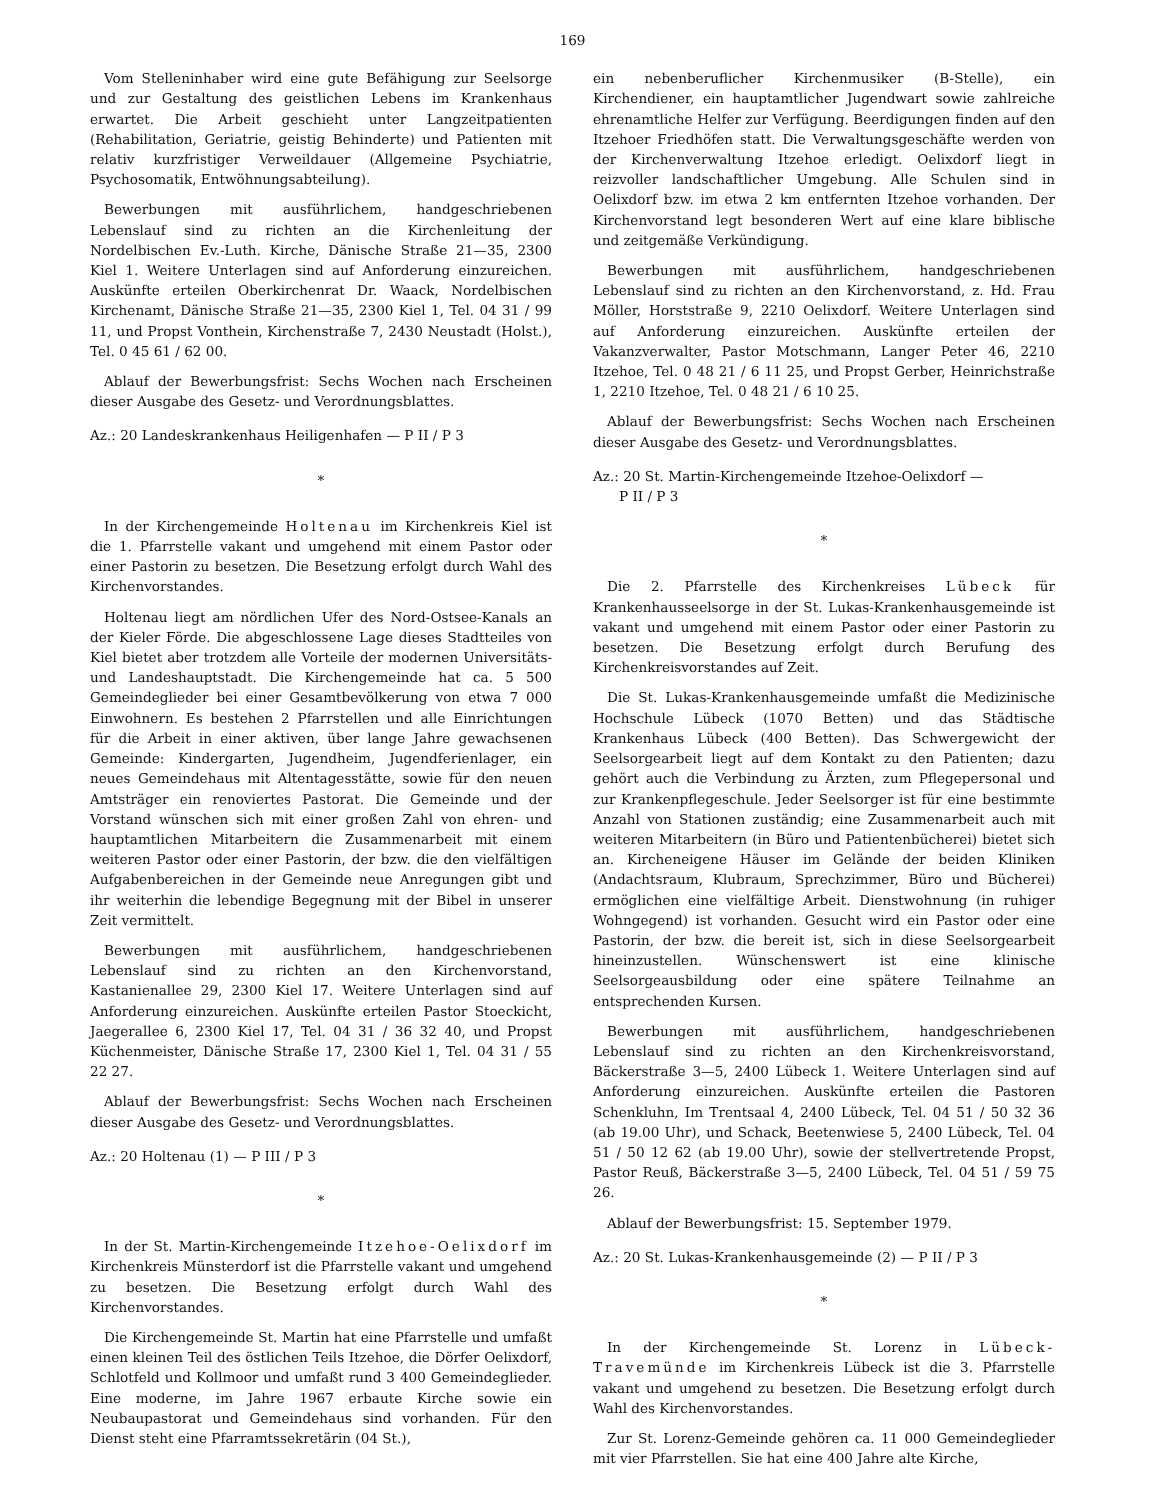169
Vom Stelleninhaber wird eine gute Befähigung zur Seelsorge und zur Gestaltung des geistlichen Lebens im Krankenhaus erwartet. Die Arbeit geschieht unter Langzeitpatienten (Rehabilitation, Geriatrie, geistig Behinderte) und Patienten mit relativ kurzfristiger Verweildauer (Allgemeine Psychiatrie, Psychosomatik, Entwöhnungsabteilung).
Bewerbungen mit ausführlichem, handgeschriebenen Lebenslauf sind zu richten an die Kirchenleitung der Nordelbischen Ev.-Luth. Kirche, Dänische Straße 21—35, 2300 Kiel 1. Weitere Unterlagen sind auf Anforderung einzureichen. Auskünfte erteilen Oberkirchenrat Dr. Waack, Nordelbischen Kirchenamt, Dänische Straße 21—35, 2300 Kiel 1, Tel. 04 31 / 99 11, und Propst Vonthein, Kirchenstraße 7, 2430 Neustadt (Holst.), Tel. 0 45 61 / 62 00.
Ablauf der Bewerbungsfrist: Sechs Wochen nach Erscheinen dieser Ausgabe des Gesetz- und Verordnungsblattes.
Az.: 20 Landeskrankenhaus Heiligenhafen — P II / P 3
*
In der Kirchengemeinde Holtenau im Kirchenkreis Kiel ist die 1. Pfarrstelle vakant und umgehend mit einem Pastor oder einer Pastorin zu besetzen. Die Besetzung erfolgt durch Wahl des Kirchenvorstandes.
Holtenau liegt am nördlichen Ufer des Nord-Ostsee-Kanals an der Kieler Förde. Die abgeschlossene Lage dieses Stadtteiles von Kiel bietet aber trotzdem alle Vorteile der modernen Universitäts- und Landeshauptstadt. Die Kirchengemeinde hat ca. 5 500 Gemeindeglieder bei einer Gesamtbevölkerung von etwa 7 000 Einwohnern. Es bestehen 2 Pfarrstellen und alle Einrichtungen für die Arbeit in einer aktiven, über lange Jahre gewachsenen Gemeinde: Kindergarten, Jugendheim, Jugendferienlager, ein neues Gemeindehaus mit Altentagesstätte, sowie für den neuen Amtsträger ein renoviertes Pastorat. Die Gemeinde und der Vorstand wünschen sich mit einer großen Zahl von ehren- und hauptamtlichen Mitarbeitern die Zusammenarbeit mit einem weiteren Pastor oder einer Pastorin, der bzw. die den vielfältigen Aufgabenbereichen in der Gemeinde neue Anregungen gibt und ihr weiterhin die lebendige Begegnung mit der Bibel in unserer Zeit vermittelt.
Bewerbungen mit ausführlichem, handgeschriebenen Lebenslauf sind zu richten an den Kirchenvorstand, Kastanienallee 29, 2300 Kiel 17. Weitere Unterlagen sind auf Anforderung einzureichen. Auskünfte erteilen Pastor Stoeckicht, Jaegerallee 6, 2300 Kiel 17, Tel. 04 31 / 36 32 40, und Propst Küchenmeister, Dänische Straße 17, 2300 Kiel 1, Tel. 04 31 / 55 22 27.
Ablauf der Bewerbungsfrist: Sechs Wochen nach Erscheinen dieser Ausgabe des Gesetz- und Verordnungsblattes.
Az.: 20 Holtenau (1) — P III / P 3
*
In der St. Martin-Kirchengemeinde Itzehoe-Oelixdorf im Kirchenkreis Münsterdorf ist die Pfarrstelle vakant und umgehend zu besetzen. Die Besetzung erfolgt durch Wahl des Kirchenvorstandes.
Die Kirchengemeinde St. Martin hat eine Pfarrstelle und umfaßt einen kleinen Teil des östlichen Teils Itzehoe, die Dörfer Oelixdorf, Schlotfeld und Kollmoor und umfaßt rund 3 400 Gemeindeglieder. Eine moderne, im Jahre 1967 erbaute Kirche sowie ein Neubaupastorat und Gemeindehaus sind vorhanden. Für den Dienst steht eine Pfarramtssekretärin (04 St.),
ein nebenberuflicher Kirchenmusiker (B-Stelle), ein Kirchendiener, ein hauptamtlicher Jugendwart sowie zahlreiche ehrenamtliche Helfer zur Verfügung. Beerdigungen finden auf den Itzehoer Friedhöfen statt. Die Verwaltungsgeschäfte werden von der Kirchenverwaltung Itzehoe erledigt. Oelixdorf liegt in reizvoller landschaftlicher Umgebung. Alle Schulen sind in Oelixdorf bzw. im etwa 2 km entfernten Itzehoe vorhanden. Der Kirchenvorstand legt besonderen Wert auf eine klare biblische und zeitgemäße Verkündigung.
Bewerbungen mit ausführlichem, handgeschriebenen Lebenslauf sind zu richten an den Kirchenvorstand, z. Hd. Frau Möller, Horststraße 9, 2210 Oelixdorf. Weitere Unterlagen sind auf Anforderung einzureichen. Auskünfte erteilen der Vakanzverwalter, Pastor Motschmann, Langer Peter 46, 2210 Itzehoe, Tel. 0 48 21 / 6 11 25, und Propst Gerber, Heinrichstraße 1, 2210 Itzehoe, Tel. 0 48 21 / 6 10 25.
Ablauf der Bewerbungsfrist: Sechs Wochen nach Erscheinen dieser Ausgabe des Gesetz- und Verordnungsblattes.
Az.: 20 St. Martin-Kirchengemeinde Itzehoe-Oelixdorf —
P II / P 3
*
Die 2. Pfarrstelle des Kirchenkreises Lübeck für Krankenhausseelsorge in der St. Lukas-Krankenhausgemeinde ist vakant und umgehend mit einem Pastor oder einer Pastorin zu besetzen. Die Besetzung erfolgt durch Berufung des Kirchenkreisvorstandes auf Zeit.
Die St. Lukas-Krankenhausgemeinde umfaßt die Medizinische Hochschule Lübeck (1070 Betten) und das Städtische Krankenhaus Lübeck (400 Betten). Das Schwergewicht der Seelsorgearbeit liegt auf dem Kontakt zu den Patienten; dazu gehört auch die Verbindung zu Ärzten, zum Pflegepersonal und zur Krankenpflegeschule. Jeder Seelsorger ist für eine bestimmte Anzahl von Stationen zuständig; eine Zusammenarbeit auch mit weiteren Mitarbeitern (in Büro und Patientenbücherei) bietet sich an. Kircheneigene Häuser im Gelände der beiden Kliniken (Andachtsraum, Klubraum, Sprechzimmer, Büro und Bücherei) ermöglichen eine vielfältige Arbeit. Dienstwohnung (in ruhiger Wohngegend) ist vorhanden. Gesucht wird ein Pastor oder eine Pastorin, der bzw. die bereit ist, sich in diese Seelsorgearbeit hineinzustellen. Wünschenswert ist eine klinische Seelsorgeausbildung oder eine spätere Teilnahme an entsprechenden Kursen.
Bewerbungen mit ausführlichem, handgeschriebenen Lebenslauf sind zu richten an den Kirchenkreisvorstand, Bäckerstraße 3—5, 2400 Lübeck 1. Weitere Unterlagen sind auf Anforderung einzureichen. Auskünfte erteilen die Pastoren Schenkluhn, Im Trentsaal 4, 2400 Lübeck, Tel. 04 51 / 50 32 36 (ab 19.00 Uhr), und Schack, Beetenwiese 5, 2400 Lübeck, Tel. 04 51 / 50 12 62 (ab 19.00 Uhr), sowie der stellvertretende Propst, Pastor Reuß, Bäckerstraße 3—5, 2400 Lübeck, Tel. 04 51 / 59 75 26.
Ablauf der Bewerbungsfrist: 15. September 1979.
Az.: 20 St. Lukas-Krankenhausgemeinde (2) — P II / P 3
*
In der Kirchengemeinde St. Lorenz in Lübeck-Travemünde im Kirchenkreis Lübeck ist die 3. Pfarrstelle vakant und umgehend zu besetzen. Die Besetzung erfolgt durch Wahl des Kirchenvorstandes.
Zur St. Lorenz-Gemeinde gehören ca. 11 000 Gemeindeglieder mit vier Pfarrstellen. Sie hat eine 400 Jahre alte Kirche,